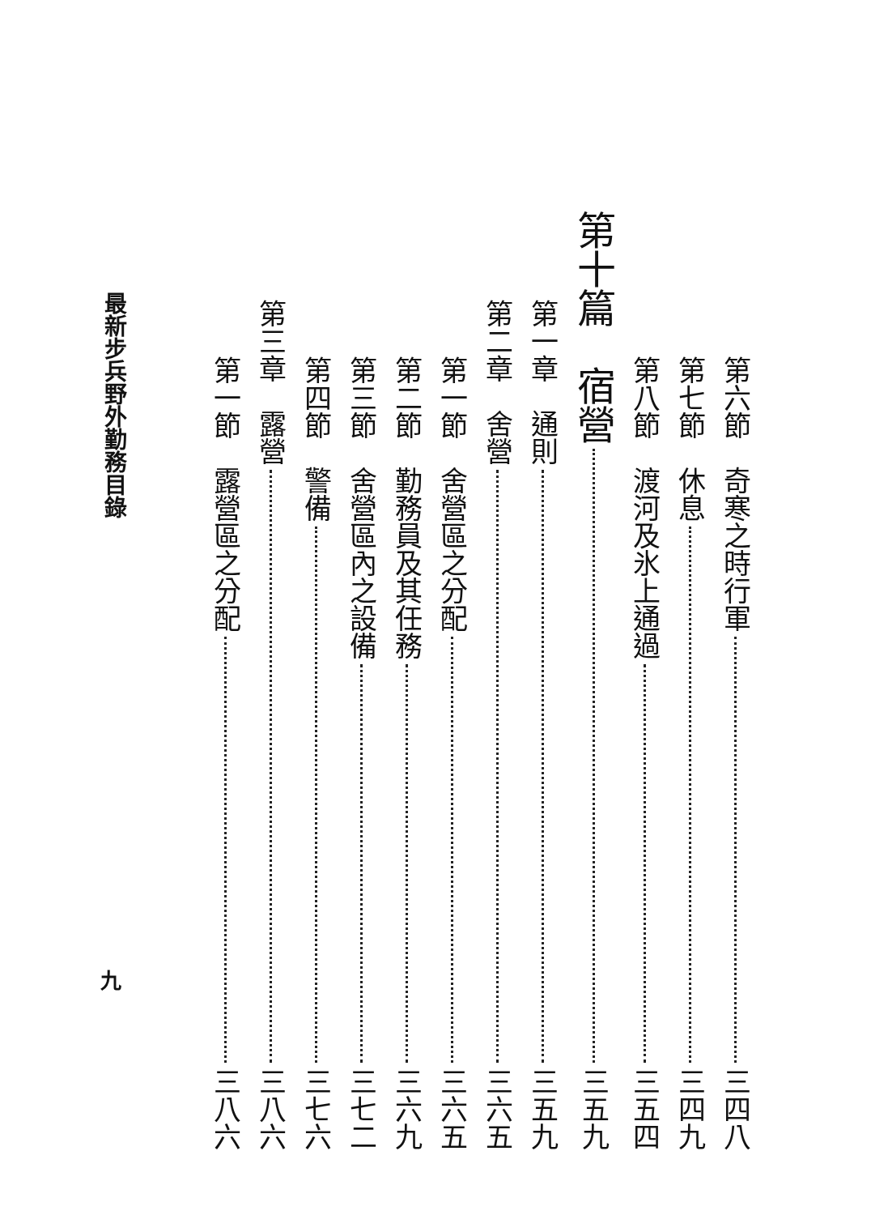第六節　奇寒之時行軍 三四八
第七節　休息 三四九
第八節　渡河及氷上通過 三五四
第十篇　宿營 三五九
第一章　通則 三五九
第二章　舍營 三六五
第一節　舍營區之分配 三六五
第二節　勤務員及其任務 三六九
第三節　舍營區內之設備 三七二
第四節　警備 三七六
第三章　露營 三八六
第一節　露營區之分配 三八六
最新步兵野外勤務目錄
九